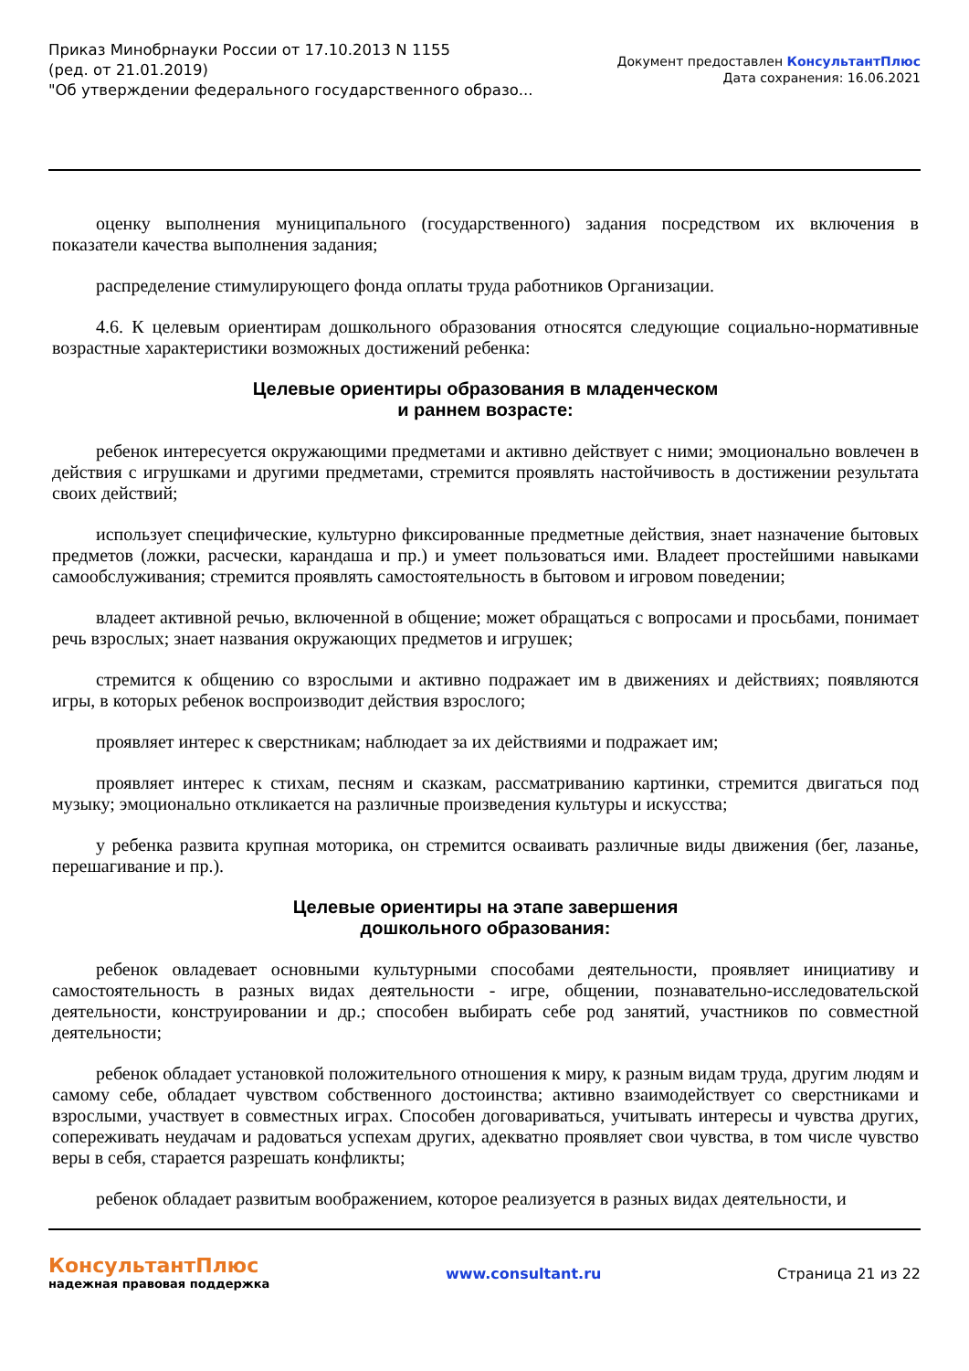Приказ Минобрнауки России от 17.10.2013 N 1155
(ред. от 21.01.2019)
"Об утверждении федерального государственного образо...
Документ предоставлен КонсультантПлюс
Дата сохранения: 16.06.2021
оценку выполнения муниципального (государственного) задания посредством их включения в показатели качества выполнения задания;
распределение стимулирующего фонда оплаты труда работников Организации.
4.6. К целевым ориентирам дошкольного образования относятся следующие социально-нормативные возрастные характеристики возможных достижений ребенка:
Целевые ориентиры образования в младенческом
и раннем возрасте:
ребенок интересуется окружающими предметами и активно действует с ними; эмоционально вовлечен в действия с игрушками и другими предметами, стремится проявлять настойчивость в достижении результата своих действий;
использует специфические, культурно фиксированные предметные действия, знает назначение бытовых предметов (ложки, расчески, карандаша и пр.) и умеет пользоваться ими. Владеет простейшими навыками самообслуживания; стремится проявлять самостоятельность в бытовом и игровом поведении;
владеет активной речью, включенной в общение; может обращаться с вопросами и просьбами, понимает речь взрослых; знает названия окружающих предметов и игрушек;
стремится к общению со взрослыми и активно подражает им в движениях и действиях; появляются игры, в которых ребенок воспроизводит действия взрослого;
проявляет интерес к сверстникам; наблюдает за их действиями и подражает им;
проявляет интерес к стихам, песням и сказкам, рассматриванию картинки, стремится двигаться под музыку; эмоционально откликается на различные произведения культуры и искусства;
у ребенка развита крупная моторика, он стремится осваивать различные виды движения (бег, лазанье, перешагивание и пр.).
Целевые ориентиры на этапе завершения
дошкольного образования:
ребенок овладевает основными культурными способами деятельности, проявляет инициативу и самостоятельность в разных видах деятельности - игре, общении, познавательно-исследовательской деятельности, конструировании и др.; способен выбирать себе род занятий, участников по совместной деятельности;
ребенок обладает установкой положительного отношения к миру, к разным видам труда, другим людям и самому себе, обладает чувством собственного достоинства; активно взаимодействует со сверстниками и взрослыми, участвует в совместных играх. Способен договариваться, учитывать интересы и чувства других, сопереживать неудачам и радоваться успехам других, адекватно проявляет свои чувства, в том числе чувство веры в себя, старается разрешать конфликты;
ребенок обладает развитым воображением, которое реализуется в разных видах деятельности, и
КонсультантПлюс
надежная правовая поддержка
www.consultant.ru Страница 21 из 22